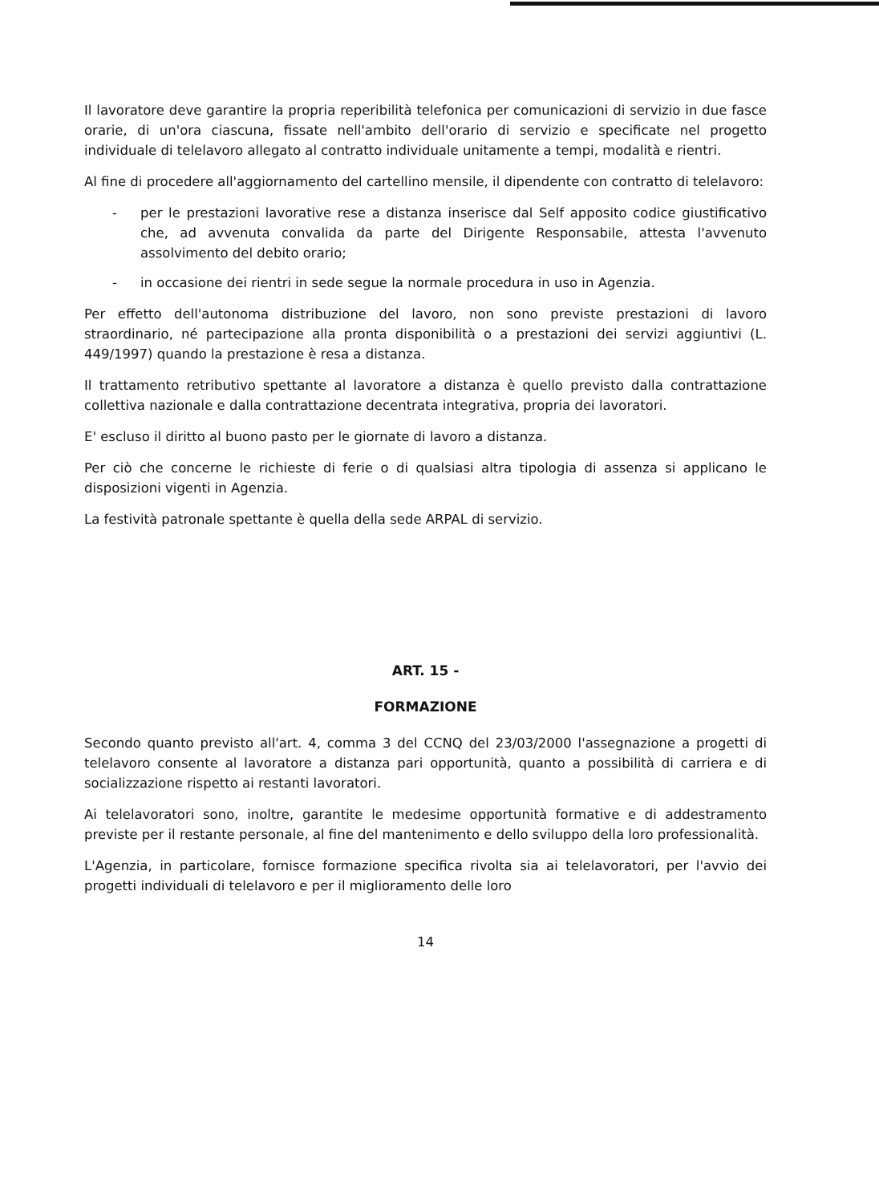Il lavoratore deve garantire la propria reperibilità telefonica per comunicazioni di servizio in due fasce orarie, di un'ora ciascuna, fissate nell'ambito dell'orario di servizio e specificate nel progetto individuale di telelavoro allegato al contratto individuale unitamente a tempi, modalità e rientri.
Al fine di procedere all'aggiornamento del cartellino mensile, il dipendente con contratto di telelavoro:
- per le prestazioni lavorative rese a distanza inserisce dal Self apposito codice giustificativo che, ad avvenuta convalida da parte del Dirigente Responsabile, attesta l'avvenuto assolvimento del debito orario;
- in occasione dei rientri in sede segue la normale procedura in uso in Agenzia.
Per effetto dell'autonoma distribuzione del lavoro, non sono previste prestazioni di lavoro straordinario, né partecipazione alla pronta disponibilità o a prestazioni dei servizi aggiuntivi (L. 449/1997) quando la prestazione è resa a distanza.
Il trattamento retributivo spettante al lavoratore a distanza è quello previsto dalla contrattazione collettiva nazionale e dalla contrattazione decentrata integrativa, propria dei lavoratori.
E' escluso il diritto al buono pasto per le giornate di lavoro a distanza.
Per ciò che concerne le richieste di ferie o di qualsiasi altra tipologia di assenza si applicano le disposizioni vigenti in Agenzia.
La festività patronale spettante è quella della sede ARPAL di servizio.
ART. 15 -
FORMAZIONE
Secondo quanto previsto all'art. 4, comma 3 del CCNQ del 23/03/2000 l'assegnazione a progetti di telelavoro consente al lavoratore a distanza pari opportunità, quanto a possibilità di carriera e di socializzazione rispetto ai restanti lavoratori.
Ai telelavoratori sono, inoltre, garantite le medesime opportunità formative e di addestramento previste per il restante personale, al fine del mantenimento e dello sviluppo della loro professionalità.
L'Agenzia, in particolare, fornisce formazione specifica rivolta sia ai telelavoratori, per l'avvio dei progetti individuali di telelavoro e per il miglioramento delle loro
14